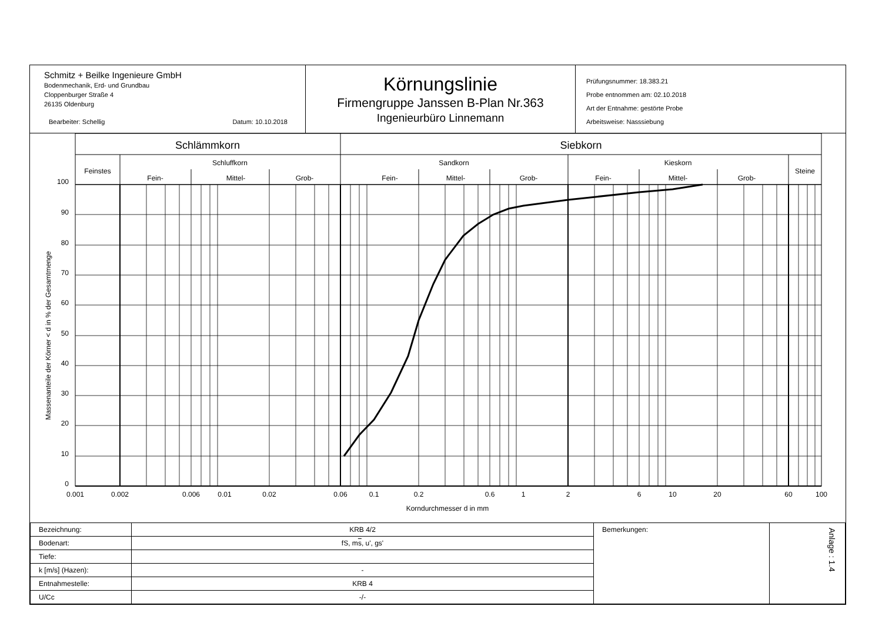Schmitz + Beilke Ingenieure GmbH
Bodenmechanik, Erd- und Grundbau
Cloppenburger Straße 4
26135 Oldenburg
Bearbeiter: Schellig Datum: 10.10.2018
Körnungslinie
Firmengruppe Janssen B-Plan Nr.363
Ingenieurbüro Linnemann
Prüfungsnummer: 18.383.21
Probe entnommen am: 02.10.2018
Art der Entnahme: gestörte Probe
Arbeitsweise: Nasssiebung
Schlämmkorn
Siebkorn
Feinstes
Schluffkorn
Sandkorn
Kieskorn
Steine
Fein-
Mittel-
Grob-
Fein-
Mittel-
Grob-
Fein-
Mittel-
Grob-
100
90
80
70
60
50
40
30
20
10
0
0.001
0.002
0.006
0.01
0.02
0.06
0.1
0.2
0.6
1
2
6
10
20
60
100
Korndurchmesser d in mm
Massenanteile der Körner < d in % der Gesamtmenge
| Bezeichnung: | KRB 4/2 | Bemerkungen: | Anlage : 1.4 |
| Bodenart: | fS, m s , u', gs' | | |
| Tiefe: | | | |
| k [m/s] (Hazen): | - | | |
| Entnahmestelle: | KRB 4 | | |
| U/Cc | -/- | | |